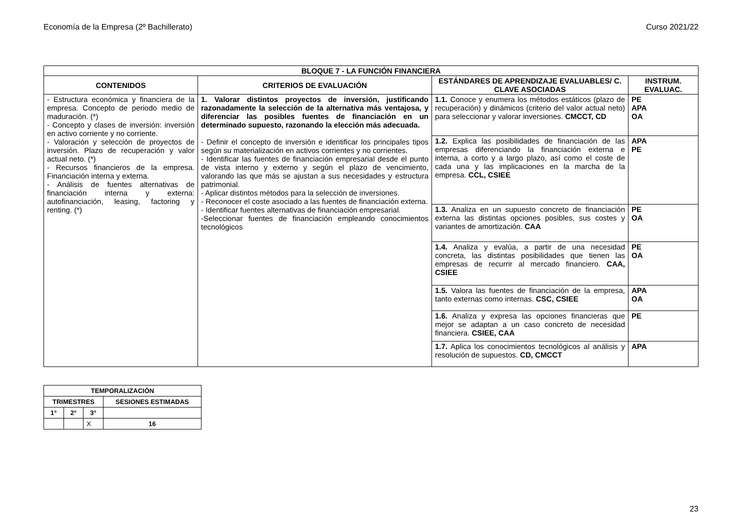Economía de la Empresa (2º Bachillerato) Curso 2021/22
| BLOQUE 7 - LA FUNCIÓN FINANCIERA | | | |
| --- | --- | --- | --- |
| CONTENIDOS | CRITERIOS DE EVALUACIÓN | ESTÁNDARES DE APRENDIZAJE EVALUABLES/ C. CLAVE ASOCIADAS | INSTRUM. EVALUAC. |
| - Estructura económica y financiera de la empresa. Concepto de periodo medio de maduración. (*) - Concepto y clases de inversión: inversión en activo corriente y no corriente. - Valoración y selección de proyectos de inversión. Plazo de recuperación y valor actual neto. (*) - Recursos financieros de la empresa. Financiación interna y externa. - Análisis de fuentes alternativas de financiación interna y externa: autofinanciación, leasing, factoring y renting. (*) | 1. Valorar distintos proyectos de inversión, justificando razonadamente la selección de la alternativa más ventajosa, y diferenciar las posibles fuentes de financiación en un determinado supuesto, razonando la elección más adecuada. - Definir el concepto de inversión e identificar los principales tipos según su materialización en activos corrientes y no corrientes. - Identificar las fuentes de financiación empresarial desde el punto de vista interno y externo y según el plazo de vencimiento, valorando las que más se ajustan a sus necesidades y estructura patrimonial. - Aplicar distintos métodos para la selección de inversiones. - Reconocer el coste asociado a las fuentes de financiación externa. - Identificar fuentes alternativas de financiación empresarial. -Seleccionar fuentes de financiación empleando conocimientos tecnológicos | 1.1. Conoce y enumera los métodos estáticos (plazo de recuperación) y dinámicos (criterio del valor actual neto) para seleccionar y valorar inversiones. CMCCT, CD | PE APA OA |
| | | 1.2. Explica las posibilidades de financiación de las empresas diferenciando la financiación externa e interna, a corto y a largo plazo, así como el coste de cada una y las implicaciones en la marcha de la empresa. CCL, CSIEE | APA PE |
| | | 1.3. Analiza en un supuesto concreto de financiación externa las distintas opciones posibles, sus costes y variantes de amortización. CAA | PE OA |
| | | 1.4. Analiza y evalúa, a partir de una necesidad concreta, las distintas posibilidades que tienen las empresas de recurrir al mercado financiero. CAA, CSIEE | PE OA |
| | | 1.5. Valora las fuentes de financiación de la empresa, tanto externas como internas. CSC, CSIEE | APA OA |
| | | 1.6. Analiza y expresa las opciones financieras que mejor se adaptan a un caso concreto de necesidad financiera. CSIEE, CAA | PE |
| | | 1.7. Aplica los conocimientos tecnológicos al análisis y resolución de supuestos. CD, CMCCT | APA |
| TEMPORALIZACIÓN | | | |
| --- | --- | --- | --- |
| TRIMESTRES | | | SESIONES ESTIMADAS |
| 1° | 2° | 3° | |
| | | X | 16 |
23